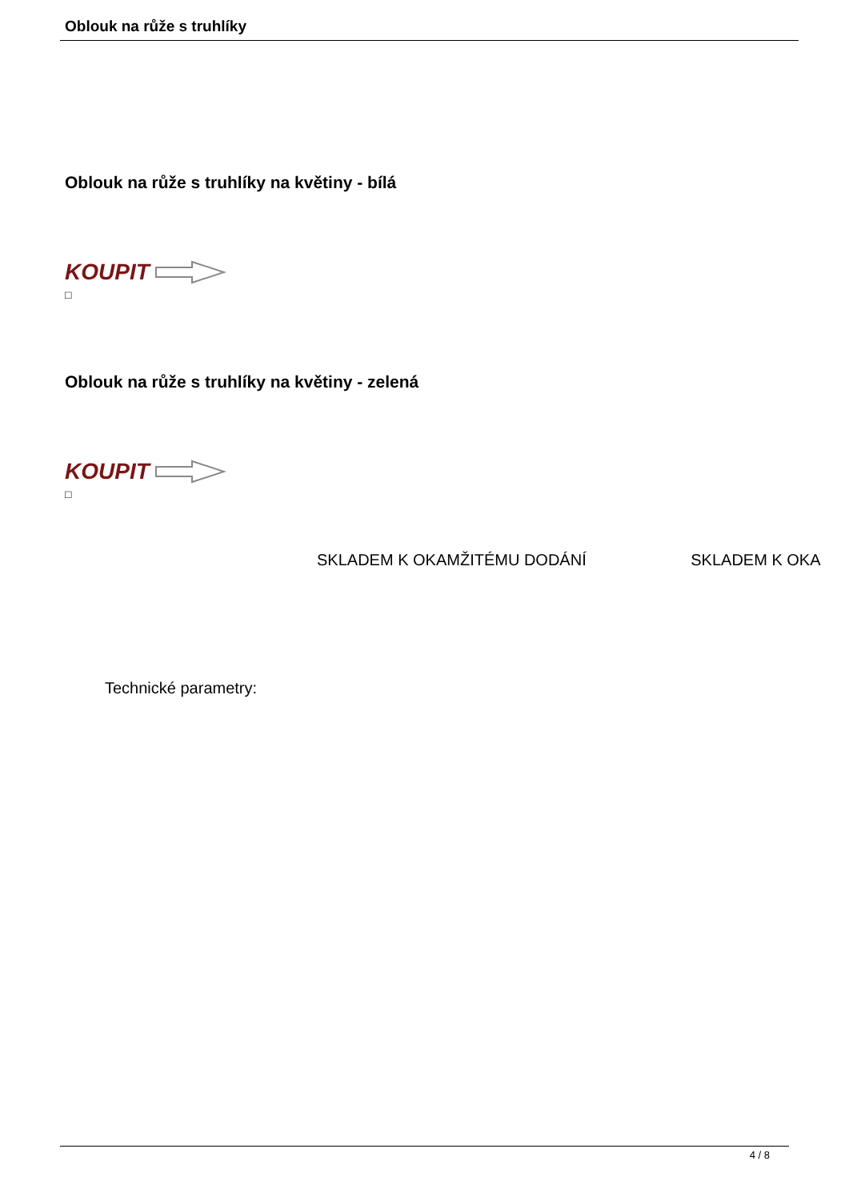Oblouk na růže s truhlíky
Oblouk na růže s truhlíky na květiny - bílá
KOUPIT
□
Oblouk na růže s truhlíky na květiny - zelená
KOUPIT
□
SKLADEM K OKAMŽITÉMU DODÁNÍ SKLADEM K OKA
Technické parametry:
4 / 8